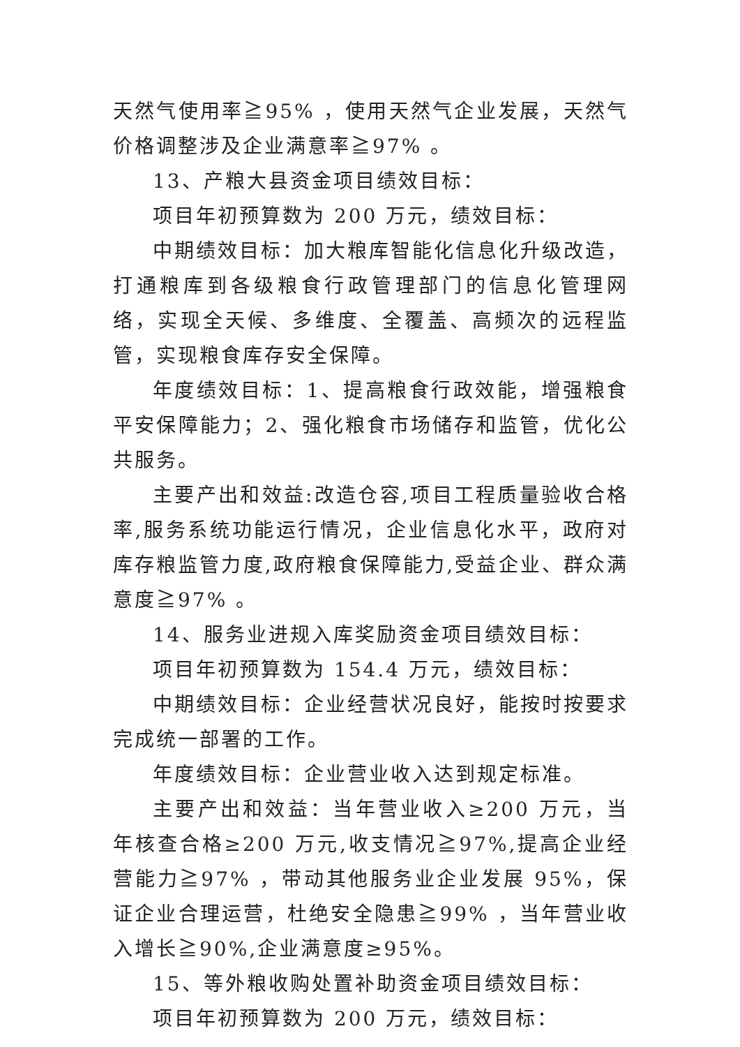天然气使用率≧95% ，使用天然气企业发展，天然气价格调整涉及企业满意率≧97% 。
13、产粮大县资金项目绩效目标：
项目年初预算数为 200 万元，绩效目标：
中期绩效目标：加大粮库智能化信息化升级改造，打通粮库到各级粮食行政管理部门的信息化管理网络，实现全天候、多维度、全覆盖、高频次的远程监管，实现粮食库存安全保障。
年度绩效目标：1、提高粮食行政效能，增强粮食平安保障能力；2、强化粮食市场储存和监管，优化公共服务。
主要产出和效益:改造仓容,项目工程质量验收合格率,服务系统功能运行情况，企业信息化水平，政府对库存粮监管力度,政府粮食保障能力,受益企业、群众满意度≧97% 。
14、服务业进规入库奖励资金项目绩效目标：
项目年初预算数为 154.4 万元，绩效目标：
中期绩效目标：企业经营状况良好，能按时按要求完成统一部署的工作。
年度绩效目标：企业营业收入达到规定标准。
主要产出和效益：当年营业收入≥200 万元，当年核查合格≥200 万元,收支情况≧97%,提高企业经营能力≧97% ，带动其他服务业企业发展 95%，保证企业合理运营，杜绝安全隐患≧99% ，当年营业收入增长≧90%,企业满意度≥95%。
15、等外粮收购处置补助资金项目绩效目标：
项目年初预算数为 200 万元，绩效目标：